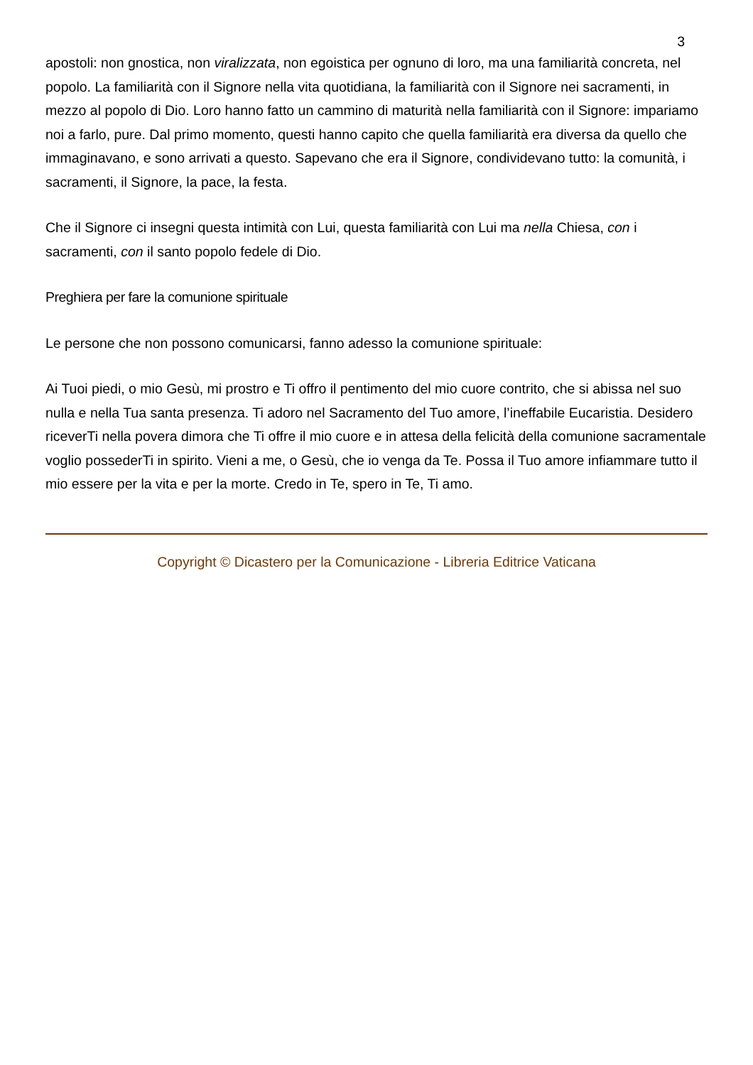3
apostoli: non gnostica, non viralizzata, non egoistica per ognuno di loro, ma una familiarità concreta, nel popolo. La familiarità con il Signore nella vita quotidiana, la familiarità con il Signore nei sacramenti, in mezzo al popolo di Dio. Loro hanno fatto un cammino di maturità nella familiarità con il Signore: impariamo noi a farlo, pure. Dal primo momento, questi hanno capito che quella familiarità era diversa da quello che immaginavano, e sono arrivati a questo. Sapevano che era il Signore, condividevano tutto: la comunità, i sacramenti, il Signore, la pace, la festa.
Che il Signore ci insegni questa intimità con Lui, questa familiarità con Lui ma nella Chiesa, con i sacramenti, con il santo popolo fedele di Dio.
Preghiera per fare la comunione spirituale
Le persone che non possono comunicarsi, fanno adesso la comunione spirituale:
Ai Tuoi piedi, o mio Gesù, mi prostro e Ti offro il pentimento del mio cuore contrito, che si abissa nel suo nulla e nella Tua santa presenza. Ti adoro nel Sacramento del Tuo amore, l’ineffabile Eucaristia. Desidero riceverTi nella povera dimora che Ti offre il mio cuore e in attesa della felicità della comunione sacramentale voglio possederTi in spirito. Vieni a me, o Gesù, che io venga da Te. Possa il Tuo amore infiammare tutto il mio essere per la vita e per la morte. Credo in Te, spero in Te, Ti amo.
Copyright © Dicastero per la Comunicazione - Libreria Editrice Vaticana